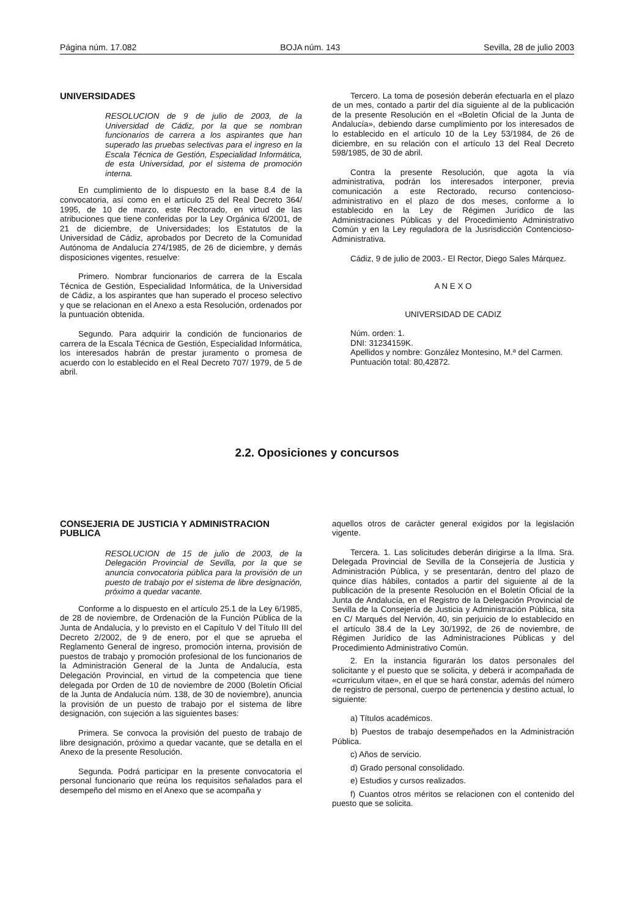Página núm. 17.082 BOJA núm. 143 Sevilla, 28 de julio 2003
UNIVERSIDADES
RESOLUCION de 9 de julio de 2003, de la Universidad de Cádiz, por la que se nombran funcionarios de carrera a los aspirantes que han superado las pruebas selectivas para el ingreso en la Escala Técnica de Gestión, Especialidad Informática, de esta Universidad, por el sistema de promoción interna.
En cumplimiento de lo dispuesto en la base 8.4 de la convocatoria, así como en el artículo 25 del Real Decreto 364/ 1995, de 10 de marzo, este Rectorado, en virtud de las atribuciones que tiene conferidas por la Ley Orgánica 6/2001, de 21 de diciembre, de Universidades; los Estatutos de la Universidad de Cádiz, aprobados por Decreto de la Comunidad Autónoma de Andalucía 274/1985, de 26 de diciembre, y demás disposiciones vigentes, resuelve:
Primero. Nombrar funcionarios de carrera de la Escala Técnica de Gestión, Especialidad Informática, de la Universidad de Cádiz, a los aspirantes que han superado el proceso selectivo y que se relacionan en el Anexo a esta Resolución, ordenados por la puntuación obtenida.
Segundo. Para adquirir la condición de funcionarios de carrera de la Escala Técnica de Gestión, Especialidad Informática, los interesados habrán de prestar juramento o promesa de acuerdo con lo establecido en el Real Decreto 707/ 1979, de 5 de abril.
Tercero. La toma de posesión deberán efectuarla en el plazo de un mes, contado a partir del día siguiente al de la publicación de la presente Resolución en el «Boletín Oficial de la Junta de Andalucía», debiendo darse cumplimiento por los interesados de lo establecido en el artículo 10 de la Ley 53/1984, de 26 de diciembre, en su relación con el artículo 13 del Real Decreto 598/1985, de 30 de abril.
Contra la presente Resolución, que agota la vía administrativa, podrán los interesados interponer, previa comunicación a este Rectorado, recurso contencioso-administrativo en el plazo de dos meses, conforme a lo establecido en la Ley de Régimen Jurídico de las Administraciones Públicas y del Procedimiento Administrativo Común y en la Ley reguladora de la Jusrisdicción Contencioso-Administrativa.
Cádiz, 9 de julio de 2003.- El Rector, Diego Sales Márquez.
A N E X O
UNIVERSIDAD DE CADIZ
Núm. orden: 1.
DNI: 31234159K.
Apellidos y nombre: González Montesino, M.ª del Carmen.
Puntuación total: 80,42872.
2.2. Oposiciones y concursos
CONSEJERIA DE JUSTICIA Y ADMINISTRACION PUBLICA
RESOLUCION de 15 de julio de 2003, de la Delegación Provincial de Sevilla, por la que se anuncia convocatoria pública para la provisión de un puesto de trabajo por el sistema de libre designación, próximo a quedar vacante.
Conforme a lo dispuesto en el artículo 25.1 de la Ley 6/1985, de 28 de noviembre, de Ordenación de la Función Pública de la Junta de Andalucía, y lo previsto en el Capítulo V del Título III del Decreto 2/2002, de 9 de enero, por el que se aprueba el Reglamento General de ingreso, promoción interna, provisión de puestos de trabajo y promoción profesional de los funcionarios de la Administración General de la Junta de Andalucía, esta Delegación Provincial, en virtud de la competencia que tiene delegada por Orden de 10 de noviembre de 2000 (Boletín Oficial de la Junta de Andalucía núm. 138, de 30 de noviembre), anuncia la provisión de un puesto de trabajo por el sistema de libre designación, con sujeción a las siguientes bases:
Primera. Se convoca la provisión del puesto de trabajo de libre designación, próximo a quedar vacante, que se detalla en el Anexo de la presente Resolución.
Segunda. Podrá participar en la presente convocatoria el personal funcionario que reúna los requisitos señalados para el desempeño del mismo en el Anexo que se acompaña y
aquellos otros de carácter general exigidos por la legislación vigente.
Tercera. 1. Las solicitudes deberán dirigirse a la Ilma. Sra. Delegada Provincial de Sevilla de la Consejería de Justicia y Administración Pública, y se presentarán, dentro del plazo de quince días hábiles, contados a partir del siguiente al de la publicación de la presente Resolución en el Boletín Oficial de la Junta de Andalucía, en el Registro de la Delegación Provincial de Sevilla de la Consejería de Justicia y Administración Pública, sita en C/ Marqués del Nervión, 40, sin perjuicio de lo establecido en el artículo 38.4 de la Ley 30/1992, de 26 de noviembre, de Régimen Jurídico de las Administraciones Públicas y del Procedimiento Administrativo Común.
2. En la instancia figurarán los datos personales del solicitante y el puesto que se solicita, y deberá ir acompañada de «curriculum vitae», en el que se hará constar, además del número de registro de personal, cuerpo de pertenencia y destino actual, lo siguiente:
a) Títulos académicos.
b) Puestos de trabajo desempeñados en la Administración Pública.
c) Años de servicio.
d) Grado personal consolidado.
e) Estudios y cursos realizados.
f) Cuantos otros méritos se relacionen con el contenido del puesto que se solicita.